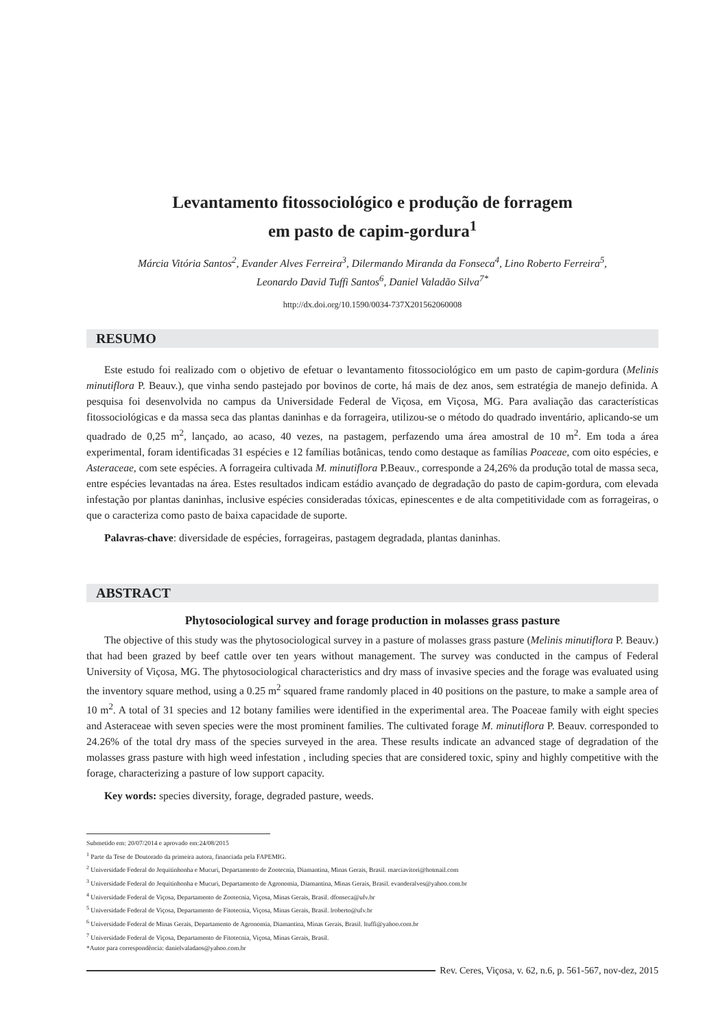Levantamento fitossociológico e produção de forragem
em pasto de capim-gordura<sup>1</sup>
Márcia Vitória Santos<sup>2</sup>, Evander Alves Ferreira<sup>3</sup>, Dilermando Miranda da Fonseca<sup>4</sup>, Lino Roberto Ferreira<sup>5</sup>,
Leonardo David Tuffi Santos<sup>6</sup>, Daniel Valadão Silva<sup>7*</sup>
http://dx.doi.org/10.1590/0034-737X201562060008
RESUMO
Este estudo foi realizado com o objetivo de efetuar o levantamento fitossociológico em um pasto de capim-gordura (Melinis minutiflora P. Beauv.), que vinha sendo pastejado por bovinos de corte, há mais de dez anos, sem estratégia de manejo definida. A pesquisa foi desenvolvida no campus da Universidade Federal de Viçosa, em Viçosa, MG. Para avaliação das características fitossociológicas e da massa seca das plantas daninhas e da forrageira, utilizou-se o método do quadrado inventário, aplicando-se um quadrado de 0,25 m<sup>2</sup>, lançado, ao acaso, 40 vezes, na pastagem, perfazendo uma área amostral de 10 m<sup>2</sup>. Em toda a área experimental, foram identificadas 31 espécies e 12 famílias botânicas, tendo como destaque as famílias Poaceae, com oito espécies, e Asteraceae, com sete espécies. A forrageira cultivada M. minutiflora P.Beauv., corresponde a 24,26% da produção total de massa seca, entre espécies levantadas na área. Estes resultados indicam estádio avançado de degradação do pasto de capim-gordura, com elevada infestação por plantas daninhas, inclusive espécies consideradas tóxicas, epinescentes e de alta competitividade com as forrageiras, o que o caracteriza como pasto de baixa capacidade de suporte.
Palavras-chave: diversidade de espécies, forrageiras, pastagem degradada, plantas daninhas.
ABSTRACT
Phytosociological survey and forage production in molasses grass pasture
The objective of this study was the phytosociological survey in a pasture of molasses grass pasture (Melinis minutiflora P. Beauv.) that had been grazed by beef cattle over ten years without management. The survey was conducted in the campus of Federal University of Viçosa, MG. The phytosociological characteristics and dry mass of invasive species and the forage was evaluated using the inventory square method, using a 0.25 m<sup>2</sup> squared frame randomly placed in 40 positions on the pasture, to make a sample area of 10 m<sup>2</sup>. A total of 31 species and 12 botany families were identified in the experimental area. The Poaceae family with eight species and Asteraceae with seven species were the most prominent families. The cultivated forage M. minutiflora P. Beauv. corresponded to 24.26% of the total dry mass of the species surveyed in the area. These results indicate an advanced stage of degradation of the molasses grass pasture with high weed infestation , including species that are considered toxic, spiny and highly competitive with the forage, characterizing a pasture of low support capacity.
Key words: species diversity, forage, degraded pasture, weeds.
Submetido em: 20/07/2014 e aprovado em:24/08/2015
<sup>1</sup> Parte da Tese de Doutorado da primeira autora, financiada pela FAPEMIG.
<sup>2</sup> Universidade Federal do Jequitinhonha e Mucuri, Departamento de Zootecnia, Diamantina, Minas Gerais, Brasil. marciavitori@hotmail.com
<sup>3</sup> Universidade Federal do Jequitinhonha e Mucuri, Departamento de Agronomia, Diamantina, Minas Gerais, Brasil. evanderalves@yahoo.com.br
<sup>4</sup> Universidade Federal de Viçosa, Departamento de Zootecnia, Viçosa, Minas Gerais, Brasil. dfonseca@ufv.br
<sup>5</sup> Universidade Federal de Viçosa, Departamento de Fitotecnia, Viçosa, Minas Gerais, Brasil. lroberto@ufv.br
<sup>6</sup> Universidade Federal de Minas Gerais, Departamento de Agronomia, Diamantina, Minas Gerais, Brasil. ltuffi@yahoo.com.br
<sup>7</sup> Universidade Federal de Viçosa, Departamento de Fitotecnia, Viçosa, Minas Gerais, Brasil.
*Autor para correspondência: danielvaladaos@yahoo.com.br
Rev. Ceres, Viçosa, v. 62, n.6, p. 561-567, nov-dez, 2015